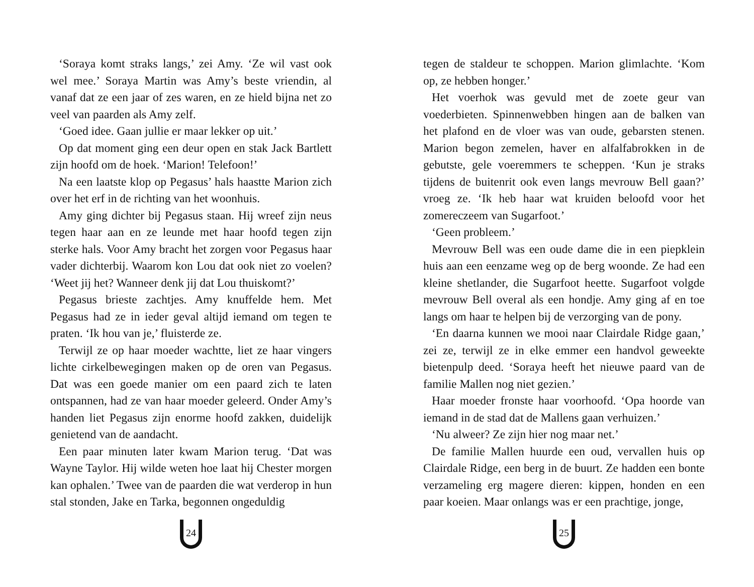‘Soraya komt straks langs,’ zei Amy. ‘Ze wil vast ook wel mee.’ Soraya Martin was Amy’s beste vriendin, al vanaf dat ze een jaar of zes waren, en ze hield bijna net zo veel van paarden als Amy zelf.
‘Goed idee. Gaan jullie er maar lekker op uit.’
Op dat moment ging een deur open en stak Jack Bartlett zijn hoofd om de hoek. ‘Marion! Telefoon!’
Na een laatste klop op Pegasus’ hals haastte Marion zich over het erf in de richting van het woonhuis.
Amy ging dichter bij Pegasus staan. Hij wreef zijn neus tegen haar aan en ze leunde met haar hoofd tegen zijn sterke hals. Voor Amy bracht het zorgen voor Pegasus haar vader dichterbij. Waarom kon Lou dat ook niet zo voelen? ‘Weet jij het? Wanneer denk jij dat Lou thuiskomt?’
Pegasus brieste zachtjes. Amy knuffelde hem. Met Pegasus had ze in ieder geval altijd iemand om tegen te praten. ‘Ik hou van je,’ fluisterde ze.
Terwijl ze op haar moeder wachtte, liet ze haar vingers lichte cirkelbewegingen maken op de oren van Pegasus. Dat was een goede manier om een paard zich te laten ontspannen, had ze van haar moeder geleerd. Onder Amy’s handen liet Pegasus zijn enorme hoofd zakken, duidelijk genietend van de aandacht.
Een paar minuten later kwam Marion terug. ‘Dat was Wayne Taylor. Hij wilde weten hoe laat hij Chester morgen kan ophalen.’ Twee van de paarden die wat verderop in hun stal stonden, Jake en Tarka, begonnen ongeduldig
24
tegen de staldeur te schoppen. Marion glimlachte. ‘Kom op, ze hebben honger.’
Het voerhok was gevuld met de zoete geur van voederbieten. Spinnenwebben hingen aan de balken van het plafond en de vloer was van oude, gebarsten stenen. Marion begon zemelen, haver en alfalfabrokken in de gebutste, gele voeremmers te scheppen. ‘Kun je straks tijdens de buitenrit ook even langs mevrouw Bell gaan?’ vroeg ze. ‘Ik heb haar wat kruiden beloofd voor het zomereczeem van Sugarfoot.’
‘Geen probleem.’
Mevrouw Bell was een oude dame die in een piepklein huis aan een eenzame weg op de berg woonde. Ze had een kleine shetlander, die Sugarfoot heette. Sugarfoot volgde mevrouw Bell overal als een hondje. Amy ging af en toe langs om haar te helpen bij de verzorging van de pony.
‘En daarna kunnen we mooi naar Clairdale Ridge gaan,’ zei ze, terwijl ze in elke emmer een handvol geweekte bietenpulp deed. ‘Soraya heeft het nieuwe paard van de familie Mallen nog niet gezien.’
Haar moeder fronste haar voorhoofd. ‘Opa hoorde van iemand in de stad dat de Mallens gaan verhuizen.’
‘Nu alweer? Ze zijn hier nog maar net.’
De familie Mallen huurde een oud, vervallen huis op Clairdale Ridge, een berg in de buurt. Ze hadden een bonte verzameling erg magere dieren: kippen, honden en een paar koeien. Maar onlangs was er een prachtige, jonge,
25